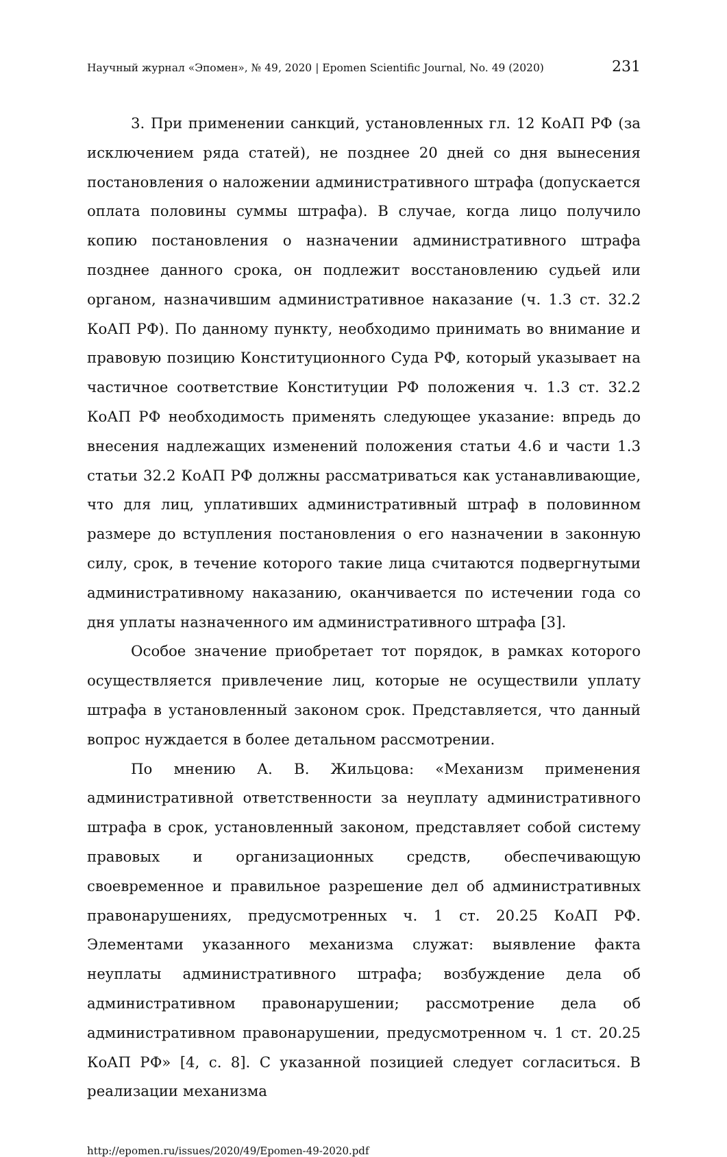Научный журнал «Эпомен», № 49, 2020 | Epomen Scientific Journal, No. 49 (2020) 231
3. При применении санкций, установленных гл. 12 КоАП РФ (за исключением ряда статей), не позднее 20 дней со дня вынесения постановления о наложении административного штрафа (допускается оплата половины суммы штрафа). В случае, когда лицо получило копию постановления о назначении административного штрафа позднее данного срока, он подлежит восстановлению судьей или органом, назначившим административное наказание (ч. 1.3 ст. 32.2 КоАП РФ). По данному пункту, необходимо принимать во внимание и правовую позицию Конституционного Суда РФ, который указывает на частичное соответствие Конституции РФ положения ч. 1.3 ст. 32.2 КоАП РФ необходимость применять следующее указание: впредь до внесения надлежащих изменений положения статьи 4.6 и части 1.3 статьи 32.2 КоАП РФ должны рассматриваться как устанавливающие, что для лиц, уплативших административный штраф в половинном размере до вступления постановления о его назначении в законную силу, срок, в течение которого такие лица считаются подвергнутыми административному наказанию, оканчивается по истечении года со дня уплаты назначенного им административного штрафа [3].
Особое значение приобретает тот порядок, в рамках которого осуществляется привлечение лиц, которые не осуществили уплату штрафа в установленный законом срок. Представляется, что данный вопрос нуждается в более детальном рассмотрении.
По мнению А. В. Жильцова: «Механизм применения административной ответственности за неуплату административного штрафа в срок, установленный законом, представляет собой систему правовых и организационных средств, обеспечивающую своевременное и правильное разрешение дел об административных правонарушениях, предусмотренных ч. 1 ст. 20.25 КоАП РФ. Элементами указанного механизма служат: выявление факта неуплаты административного штрафа; возбуждение дела об административном правонарушении; рассмотрение дела об административном правонарушении, предусмотренном ч. 1 ст. 20.25 КоАП РФ» [4, с. 8]. С указанной позицией следует согласиться. В реализации механизма
http://epomen.ru/issues/2020/49/Epomen-49-2020.pdf